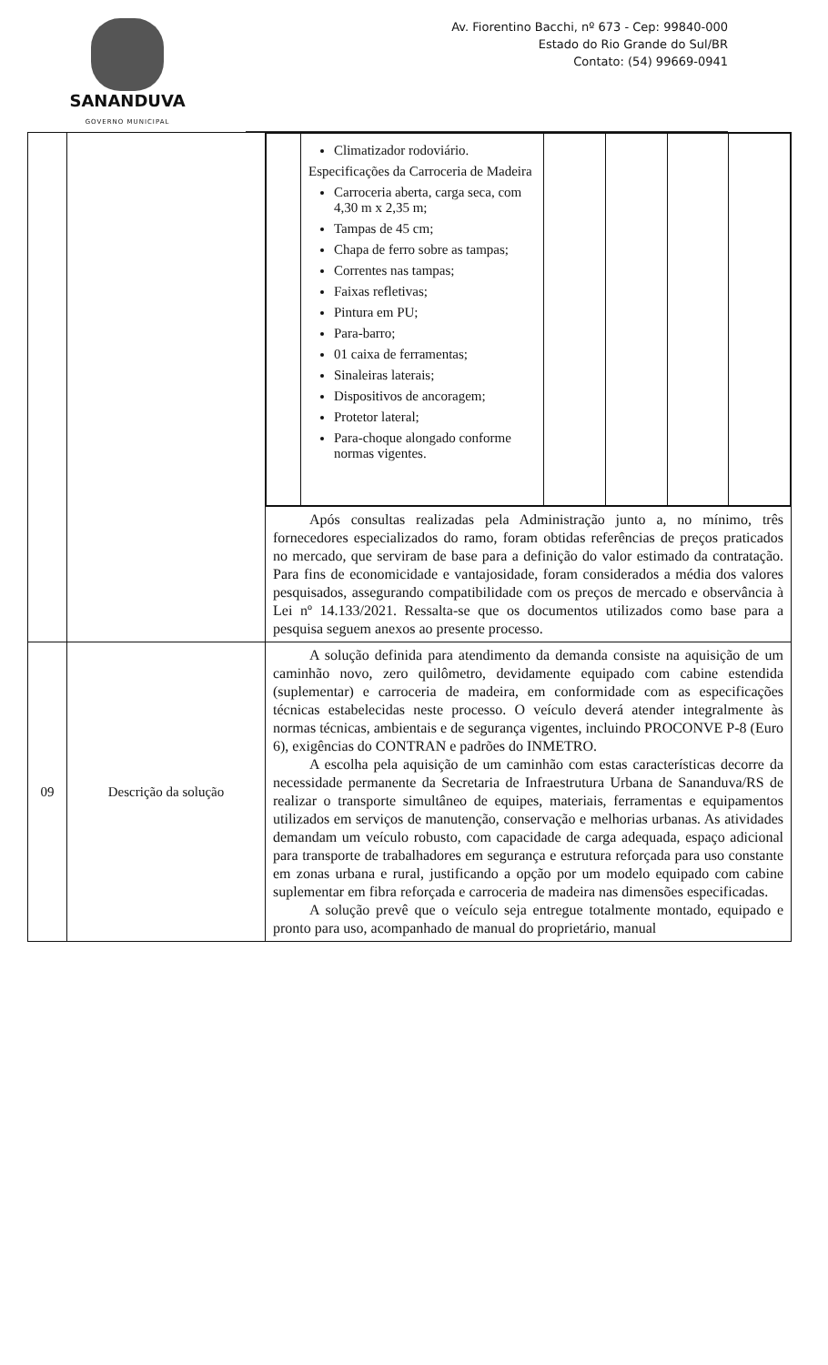SANANDUVA
GOVERNO MUNICIPAL
Av. Fiorentino Bacchi, nº 673 - Cep: 99840-000
Estado do Rio Grande do Sul/BR
Contato: (54) 99669-0941
| | | / / Climatizador rodoviário. Especificações da Carroceria de Madeira Carroceria aberta, carga seca, com 4,30 m x 2,35 m; Tampas de 45 cm; Chapa de ferro sobre as tampas; Correntes nas tampas; Faixas refletivas; Pintura em PU; Para-barro; 01 caixa de ferramentas; Sinaleiras laterais; Dispositivos de ancoragem; Protetor lateral; Para-choque alongado conforme normas vigentes. / / / / / |
| | | Após consultas realizadas pela Administração junto a, no mínimo, três fornecedores especializados do ramo, foram obtidas referências de preços praticados no mercado, que serviram de base para a definição do valor estimado da contratação. Para fins de economicidade e vantajosidade, foram considerados a média dos valores pesquisados, assegurando compatibilidade com os preços de mercado e observância à Lei nº 14.133/2021. Ressalta-se que os documentos utilizados como base para a pesquisa seguem anexos ao presente processo. |
| 09 | Descrição da solução | A solução definida para atendimento da demanda consiste na aquisição de um caminhão novo, zero quilômetro, devidamente equipado com cabine estendida (suplementar) e carroceria de madeira, em conformidade com as especificações técnicas estabelecidas neste processo. O veículo deverá atender integralmente às normas técnicas, ambientais e de segurança vigentes, incluindo PROCONVE P-8 (Euro 6), exigências do CONTRAN e padrões do INMETRO. A escolha pela aquisição de um caminhão com estas características decorre da necessidade permanente da Secretaria de Infraestrutura Urbana de Sananduva/RS de realizar o transporte simultâneo de equipes, materiais, ferramentas e equipamentos utilizados em serviços de manutenção, conservação e melhorias urbanas. As atividades demandam um veículo robusto, com capacidade de carga adequada, espaço adicional para transporte de trabalhadores em segurança e estrutura reforçada para uso constante em zonas urbana e rural, justificando a opção por um modelo equipado com cabine suplementar em fibra reforçada e carroceria de madeira nas dimensões especificadas. A solução prevê que o veículo seja entregue totalmente montado, equipado e pronto para uso, acompanhado de manual do proprietário, manual |